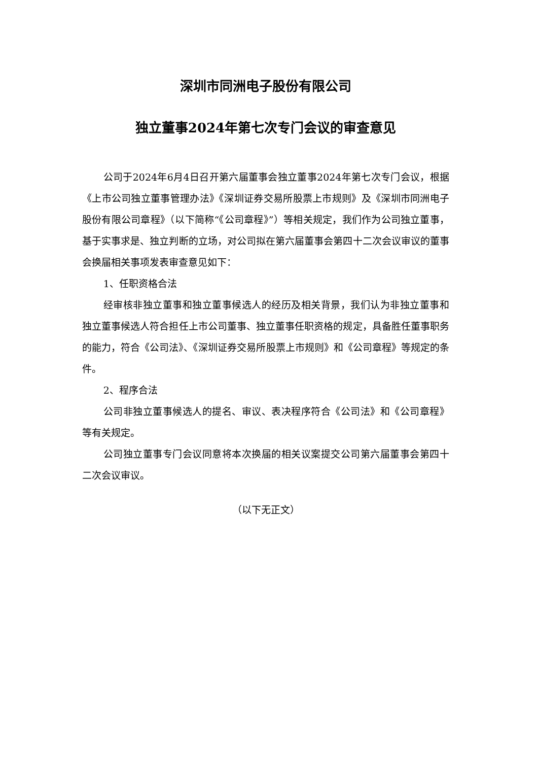深圳市同洲电子股份有限公司
独立董事2024年第七次专门会议的审查意见
公司于2024年6月4日召开第六届董事会独立董事2024年第七次专门会议，根据《上市公司独立董事管理办法》《深圳证券交易所股票上市规则》及《深圳市同洲电子股份有限公司章程》（以下简称“《公司章程》”）等相关规定，我们作为公司独立董事，基于实事求是、独立判断的立场，对公司拟在第六届董事会第四十二次会议审议的董事会换届相关事项发表审查意见如下：
1、任职资格合法
经审核非独立董事和独立董事候选人的经历及相关背景，我们认为非独立董事和独立董事候选人符合担任上市公司董事、独立董事任职资格的规定，具备胜任董事职务的能力，符合《公司法》、《深圳证券交易所股票上市规则》和《公司章程》等规定的条件。
2、程序合法
公司非独立董事候选人的提名、审议、表决程序符合《公司法》和《公司章程》等有关规定。
公司独立董事专门会议同意将本次换届的相关议案提交公司第六届董事会第四十二次会议审议。
（以下无正文）